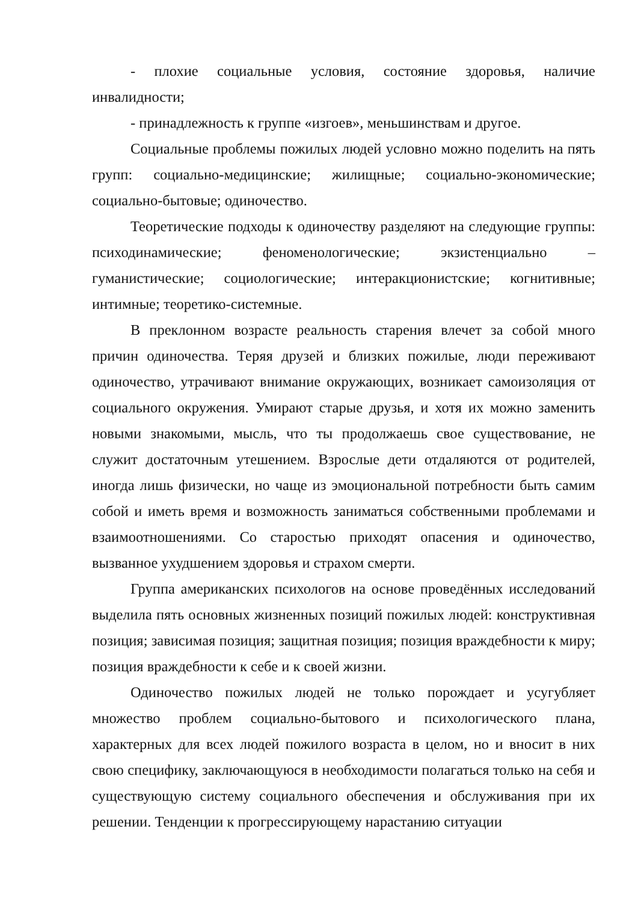- плохие социальные условия, состояние здоровья, наличие инвалидности;
- принадлежность к группе «изгоев», меньшинствам и другое.
Социальные проблемы пожилых людей условно можно поделить на пять групп: социально-медицинские; жилищные; социально-экономические; социально-бытовые; одиночество.
Теоретические подходы к одиночеству разделяют на следующие группы: психодинамические; феноменологические; экзистенциально – гуманистические; социологические; интеракционистские; когнитивные; интимные; теоретико-системные.
В преклонном возрасте реальность старения влечет за собой много причин одиночества. Теряя друзей и близких пожилые, люди переживают одиночество, утрачивают внимание окружающих, возникает самоизоляция от социального окружения. Умирают старые друзья, и хотя их можно заменить новыми знакомыми, мысль, что ты продолжаешь свое существование, не служит достаточным утешением. Взрослые дети отдаляются от родителей, иногда лишь физически, но чаще из эмоциональной потребности быть самим собой и иметь время и возможность заниматься собственными проблемами и взаимоотношениями. Со старостью приходят опасения и одиночество, вызванное ухудшением здоровья и страхом смерти.
Группа американских психологов на основе проведённых исследований выделила пять основных жизненных позиций пожилых людей: конструктивная позиция; зависимая позиция; защитная позиция; позиция враждебности к миру; позиция враждебности к себе и к своей жизни.
Одиночество пожилых людей не только порождает и усугубляет множество проблем социально-бытового и психологического плана, характерных для всех людей пожилого возраста в целом, но и вносит в них свою специфику, заключающуюся в необходимости полагаться только на себя и существующую систему социального обеспечения и обслуживания при их решении. Тенденции к прогрессирующему нарастанию ситуации